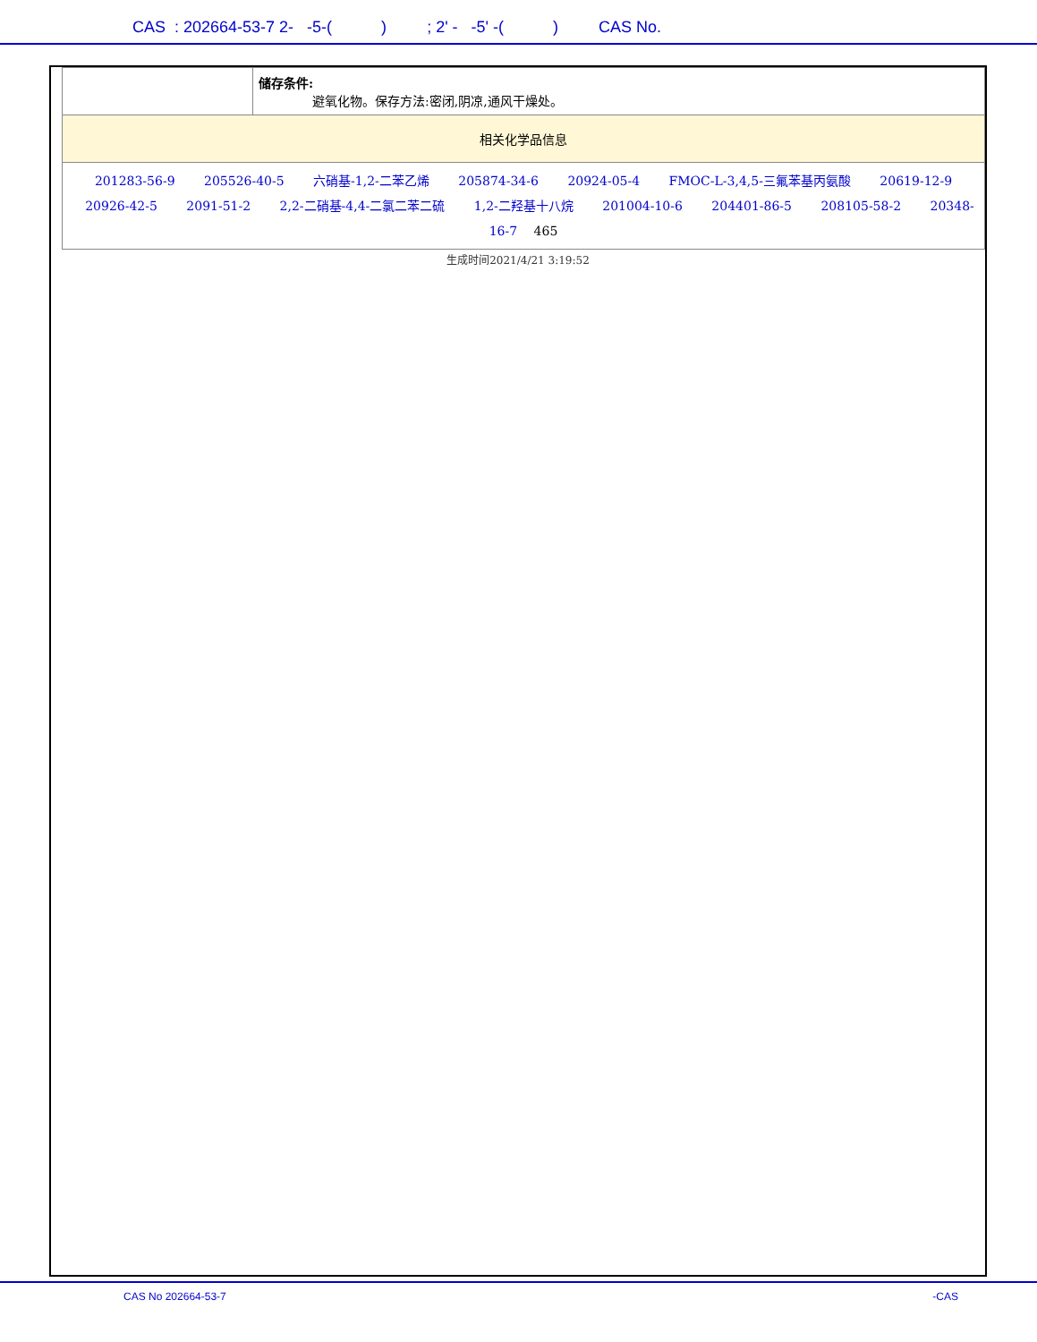CAS : 202664-53-7 2- -5-( ) ; 2' - -5' -( ) CAS No.
| | 储存条件: 避氧化物。保存方法:密闭,阴凉,通风干燥处。 |
| 相关化学品信息 | |
| 201283-56-9 205526-40-5 六硝基-1,2-二苯乙烯 205874-34-6 20924-05-4 FMOC-L-3,4,5-三氟苯基丙氨酸 20619-12-9 20926-42-5 2091-51-2 2,2-二硝基-4,4-二氯二苯二硫 1,2-二羟基十八烷 201004-10-6 204401-86-5 208105-58-2 20348-16-7 465 | |
生成时间2021/4/21 3:19:52
CAS No 202664-53-7 -CAS